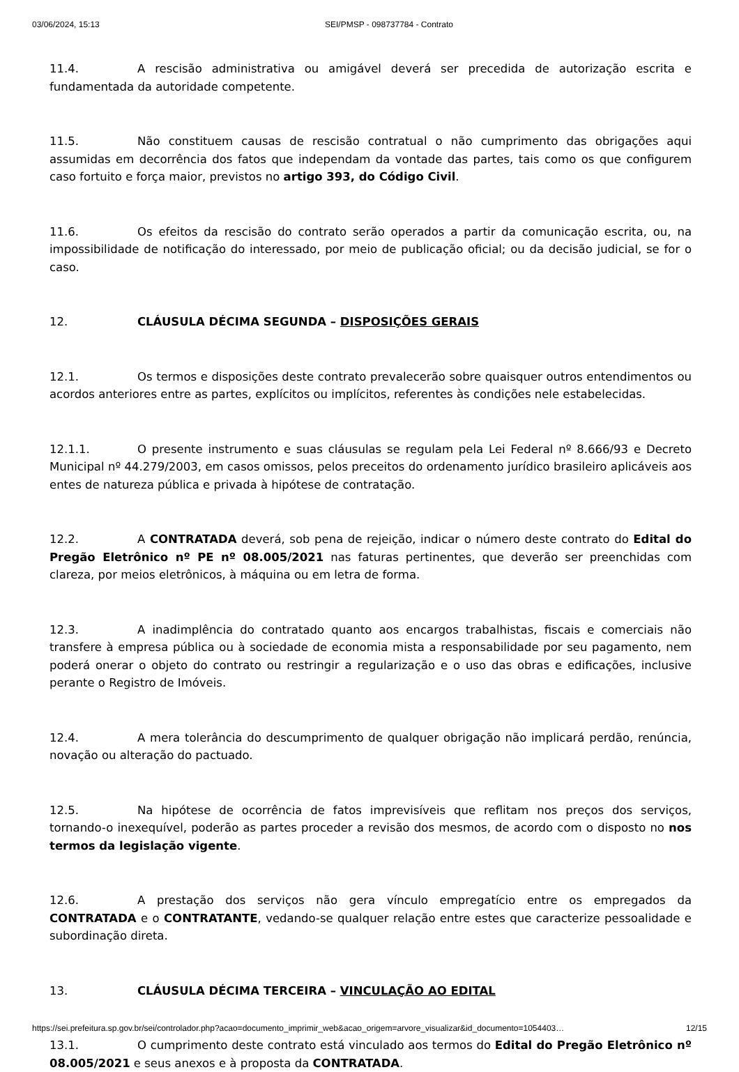03/06/2024, 15:13 SEI/PMSP - 098737784 - Contrato
11.4. A rescisão administrativa ou amigável deverá ser precedida de autorização escrita e fundamentada da autoridade competente.
11.5. Não constituem causas de rescisão contratual o não cumprimento das obrigações aqui assumidas em decorrência dos fatos que independam da vontade das partes, tais como os que configurem caso fortuito e força maior, previstos no artigo 393, do Código Civil.
11.6. Os efeitos da rescisão do contrato serão operados a partir da comunicação escrita, ou, na impossibilidade de notificação do interessado, por meio de publicação oficial; ou da decisão judicial, se for o caso.
12. CLÁUSULA DÉCIMA SEGUNDA – DISPOSIÇÕES GERAIS
12.1. Os termos e disposições deste contrato prevalecerão sobre quaisquer outros entendimentos ou acordos anteriores entre as partes, explícitos ou implícitos, referentes às condições nele estabelecidas.
12.1.1. O presente instrumento e suas cláusulas se regulam pela Lei Federal nº 8.666/93 e Decreto Municipal nº 44.279/2003, em casos omissos, pelos preceitos do ordenamento jurídico brasileiro aplicáveis aos entes de natureza pública e privada à hipótese de contratação.
12.2. A CONTRATADA deverá, sob pena de rejeição, indicar o número deste contrato do Edital do Pregão Eletrônico nº PE nº 08.005/2021 nas faturas pertinentes, que deverão ser preenchidas com clareza, por meios eletrônicos, à máquina ou em letra de forma.
12.3. A inadimplência do contratado quanto aos encargos trabalhistas, fiscais e comerciais não transfere à empresa pública ou à sociedade de economia mista a responsabilidade por seu pagamento, nem poderá onerar o objeto do contrato ou restringir a regularização e o uso das obras e edificações, inclusive perante o Registro de Imóveis.
12.4. A mera tolerância do descumprimento de qualquer obrigação não implicará perdão, renúncia, novação ou alteração do pactuado.
12.5. Na hipótese de ocorrência de fatos imprevisíveis que reflitam nos preços dos serviços, tornando-o inexequível, poderão as partes proceder a revisão dos mesmos, de acordo com o disposto no nos termos da legislação vigente.
12.6. A prestação dos serviços não gera vínculo empregatício entre os empregados da CONTRATADA e o CONTRATANTE, vedando-se qualquer relação entre estes que caracterize pessoalidade e subordinação direta.
13. CLÁUSULA DÉCIMA TERCEIRA – VINCULAÇÃO AO EDITAL
13.1. O cumprimento deste contrato está vinculado aos termos do Edital do Pregão Eletrônico nº 08.005/2021 e seus anexos e à proposta da CONTRATADA.
https://sei.prefeitura.sp.gov.br/sei/controlador.php?acao=documento_imprimir_web&acao_origem=arvore_visualizar&id_documento=1054403… 12/15